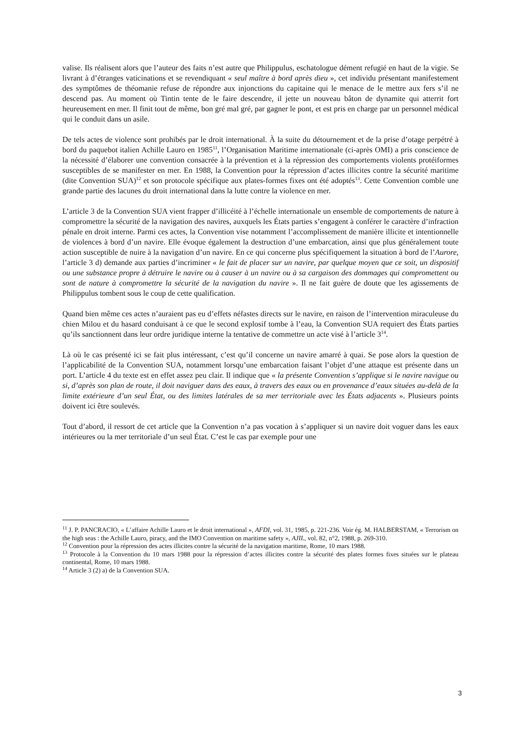valise. Ils réalisent alors que l’auteur des faits n’est autre que Philippulus, eschatologue dément refugié en haut de la vigie. Se livrant à d’étranges vaticinations et se revendiquant « seul maître à bord après dieu », cet individu présentant manifestement des symptômes de théomanie refuse de répondre aux injonctions du capitaine qui le menace de le mettre aux fers s’il ne descend pas. Au moment où Tintin tente de le faire descendre, il jette un nouveau bâton de dynamite qui atterrit fort heureusement en mer. Il finit tout de même, bon gré mal gré, par gagner le pont, et est pris en charge par un personnel médical qui le conduit dans un asile.
De tels actes de violence sont prohibés par le droit international. À la suite du détournement et de la prise d’otage perpétré à bord du paquebot italien Achille Lauro en 1985<sup>11</sup>, l’Organisation Maritime internationale (ci-après OMI) a pris conscience de la nécessité d’élaborer une convention consacrée à la prévention et à la répression des comportements violents protéiformes susceptibles de se manifester en mer. En 1988, la Convention pour la répression d’actes illicites contre la sécurité maritime (dite Convention SUA)<sup>12</sup> et son protocole spécifique aux plates-formes fixes ont été adoptés<sup>13</sup>. Cette Convention comble une grande partie des lacunes du droit international dans la lutte contre la violence en mer.
L’article 3 de la Convention SUA vient frapper d’illicéité à l’échelle internationale un ensemble de comportements de nature à compromettre la sécurité de la navigation des navires, auxquels les États parties s’engagent à conférer le caractère d’infraction pénale en droit interne. Parmi ces actes, la Convention vise notamment l’accomplissement de manière illicite et intentionnelle de violences à bord d’un navire. Elle évoque également la destruction d’une embarcation, ainsi que plus généralement toute action susceptible de nuire à la navigation d’un navire. En ce qui concerne plus spécifiquement la situation à bord de l’Aurore, l’article 3 d) demande aux parties d’incriminer « le fait de placer sur un navire, par quelque moyen que ce soit, un dispositif ou une substance propre à détruire le navire ou à causer à un navire ou à sa cargaison des dommages qui compromettent ou sont de nature à compromettre la sécurité de la navigation du navire ». Il ne fait guère de doute que les agissements de Philippulus tombent sous le coup de cette qualification.
Quand bien même ces actes n’auraient pas eu d’effets néfastes directs sur le navire, en raison de l’intervention miraculeuse du chien Milou et du hasard conduisant à ce que le second explosif tombe à l’eau, la Convention SUA requiert des États parties qu’ils sanctionnent dans leur ordre juridique interne la tentative de commettre un acte visé à l’article 3<sup>14</sup>.
Là où le cas présenté ici se fait plus intéressant, c’est qu’il concerne un navire amarré à quai. Se pose alors la question de l’applicabilité de la Convention SUA, notamment lorsqu’une embarcation faisant l’objet d’une attaque est présente dans un port. L’article 4 du texte est en effet assez peu clair. Il indique que « la présente Convention s’applique si le navire navigue ou si, d’après son plan de route, il doit naviguer dans des eaux, à travers des eaux ou en provenance d’eaux situées au-delà de la limite extérieure d’un seul État, ou des limites latérales de sa mer territoriale avec les États adjacents ». Plusieurs points doivent ici être soulevés.
Tout d’abord, il ressort de cet article que la Convention n’a pas vocation à s’appliquer si un navire doit voguer dans les eaux intérieures ou la mer territoriale d’un seul État. C’est le cas par exemple pour une
<sup>11</sup> J. P. PANCRACIO, « L’affaire Achille Lauro et le droit international », AFDI, vol. 31, 1985, p. 221-236. Voir ég. M. HALBERSTAM, « Terrorism on the high seas : the Achille Lauro, piracy, and the IMO Convention on maritime safety », AJIL, vol. 82, n°2, 1988, p. 269-310.
<sup>12</sup> Convention pour la répression des actes illicites contre la sécurité de la navigation maritime, Rome, 10 mars 1988.
<sup>13</sup> Protocole à la Convention du 10 mars 1988 pour la répression d’actes illicites contre la sécurité des plates formes fixes situées sur le plateau continental, Rome, 10 mars 1988.
<sup>14</sup> Article 3 (2) a) de la Convention SUA.
3